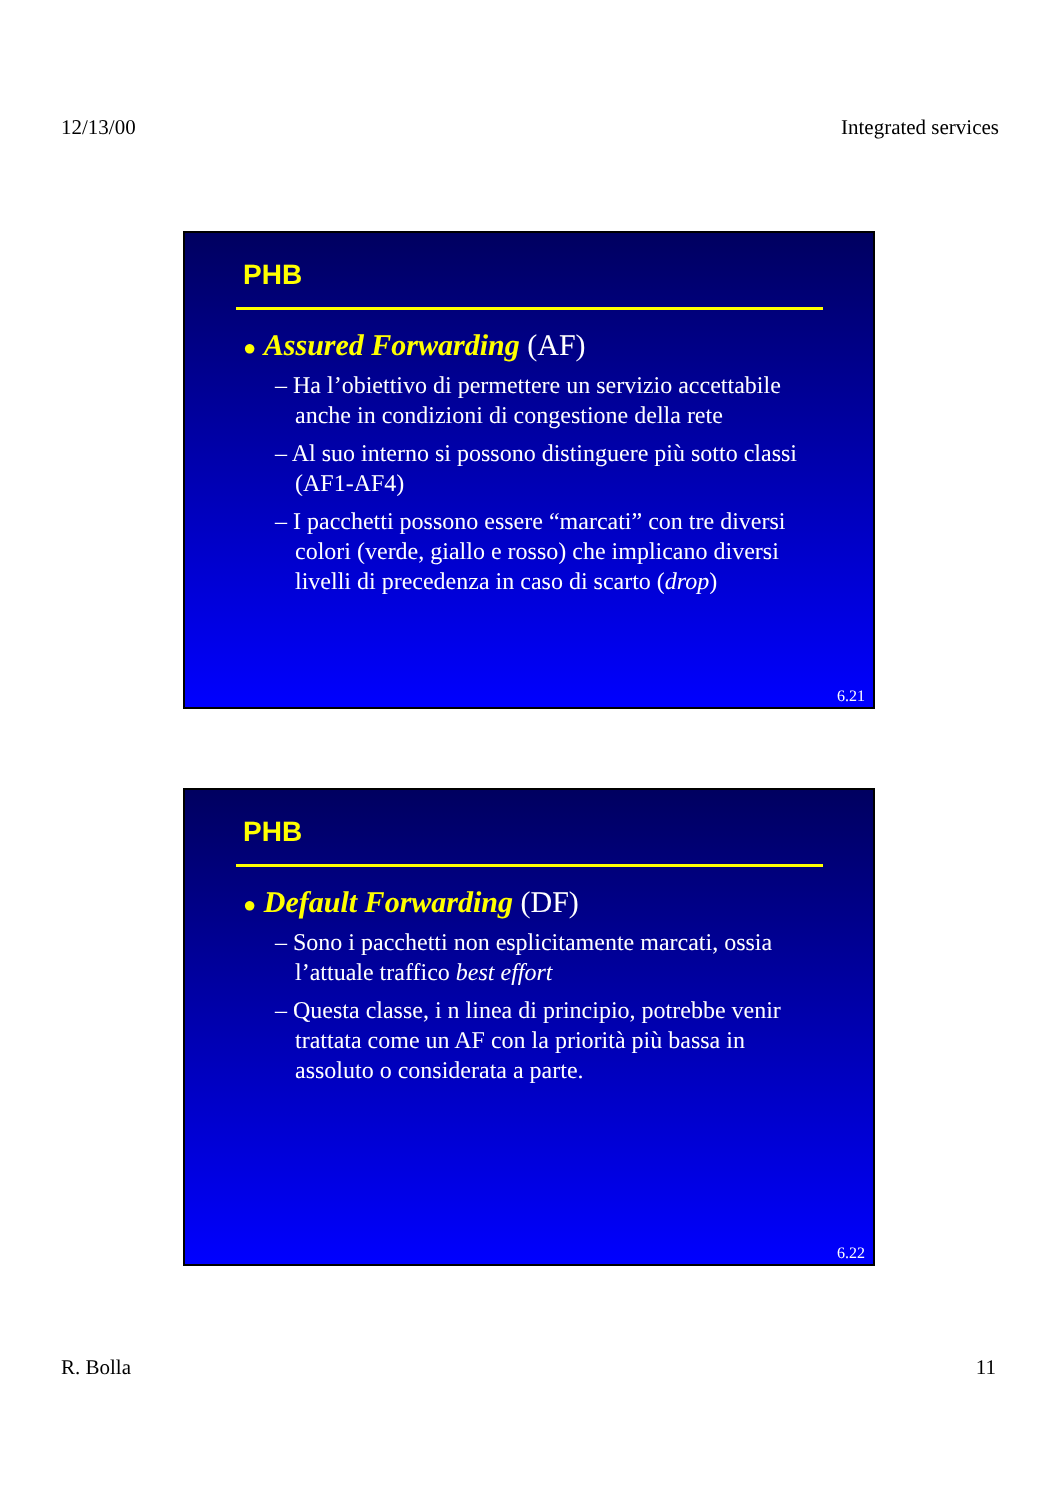12/13/00 Integrated services
PHB
● Assured Forwarding (AF)
– Ha l’obiettivo di permettere un servizio accettabile anche in condizioni di congestione della rete
– Al suo interno si possono distinguere più sotto classi (AF1-AF4)
– I pacchetti possono essere “marcati” con tre diversi colori (verde, giallo e rosso) che implicano diversi livelli di precedenza in caso di scarto (drop)
6.21
PHB
● Default Forwarding (DF)
– Sono i pacchetti non esplicitamente marcati, ossia l’attuale traffico best effort
– Questa classe, i n linea di principio, potrebbe venir trattata come un AF con la priorità più bassa in assoluto o considerata a parte.
6.22
R. Bolla 11